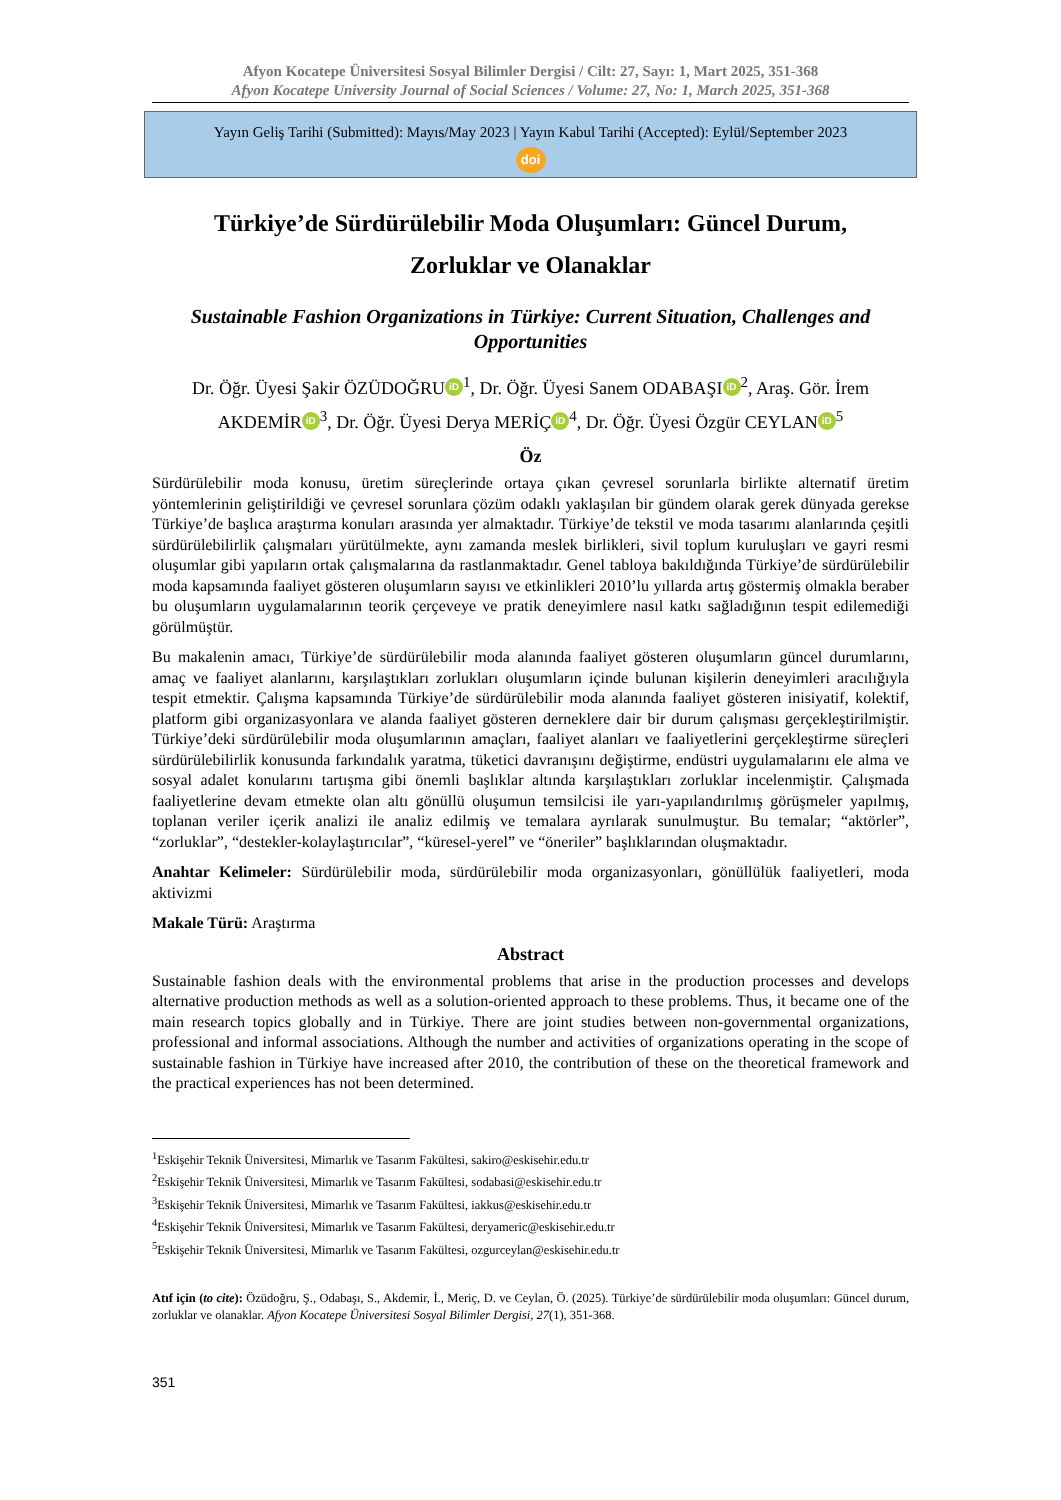Afyon Kocatepe Üniversitesi Sosyal Bilimler Dergisi / Cilt: 27, Sayı: 1, Mart 2025, 351-368
Afyon Kocatepe University Journal of Social Sciences / Volume: 27, No: 1, March 2025, 351-368
Yayın Geliş Tarihi (Submitted): Mayıs/May 2023 | Yayın Kabul Tarihi (Accepted): Eylül/September 2023
doi
Türkiye’de Sürdürülebilir Moda Oluşumları: Güncel Durum,
Zorluklar ve Olanaklar
Sustainable Fashion Organizations in Türkiye: Current Situation, Challenges and Opportunities
Dr. Öğr. Üyesi Şakir ÖZÜDOĞRU iD<sup>1</sup>, Dr. Öğr. Üyesi Sanem ODABAŞI iD<sup>2</sup>, Araş. Gör. İrem AKDEMİR iD<sup>3</sup>, Dr. Öğr. Üyesi Derya MERİÇ iD<sup>4</sup>, Dr. Öğr. Üyesi Özgür CEYLAN iD<sup>5</sup>
Öz
Sürdürülebilir moda konusu, üretim süreçlerinde ortaya çıkan çevresel sorunlarla birlikte alternatif üretim yöntemlerinin geliştirildiği ve çevresel sorunlara çözüm odaklı yaklaşılan bir gündem olarak gerek dünyada gerekse Türkiye’de başlıca araştırma konuları arasında yer almaktadır. Türkiye’de tekstil ve moda tasarımı alanlarında çeşitli sürdürülebilirlik çalışmaları yürütülmekte, aynı zamanda meslek birlikleri, sivil toplum kuruluşları ve gayri resmi oluşumlar gibi yapıların ortak çalışmalarına da rastlanmaktadır. Genel tabloya bakıldığında Türkiye’de sürdürülebilir moda kapsamında faaliyet gösteren oluşumların sayısı ve etkinlikleri 2010’lu yıllarda artış göstermiş olmakla beraber bu oluşumların uygulamalarının teorik çerçeveye ve pratik deneyimlere nasıl katkı sağladığının tespit edilemediği görülmüştür.
Bu makalenin amacı, Türkiye’de sürdürülebilir moda alanında faaliyet gösteren oluşumların güncel durumlarını, amaç ve faaliyet alanlarını, karşılaştıkları zorlukları oluşumların içinde bulunan kişilerin deneyimleri aracılığıyla tespit etmektir. Çalışma kapsamında Türkiye’de sürdürülebilir moda alanında faaliyet gösteren inisiyatif, kolektif, platform gibi organizasyonlara ve alanda faaliyet gösteren derneklere dair bir durum çalışması gerçekleştirilmiştir. Türkiye’deki sürdürülebilir moda oluşumlarının amaçları, faaliyet alanları ve faaliyetlerini gerçekleştirme süreçleri sürdürülebilirlik konusunda farkındalık yaratma, tüketici davranışını değiştirme, endüstri uygulamalarını ele alma ve sosyal adalet konularını tartışma gibi önemli başlıklar altında karşılaştıkları zorluklar incelenmiştir. Çalışmada faaliyetlerine devam etmekte olan altı gönüllü oluşumun temsilcisi ile yarı-yapılandırılmış görüşmeler yapılmış, toplanan veriler içerik analizi ile analiz edilmiş ve temalara ayrılarak sunulmuştur. Bu temalar; “aktörler”, “zorluklar”, “destekler-kolaylaştırıcılar”, “küresel-yerel” ve “öneriler” başlıklarından oluşmaktadır.
Anahtar Kelimeler: Sürdürülebilir moda, sürdürülebilir moda organizasyonları, gönüllülük faaliyetleri, moda aktivizmi
Makale Türü: Araştırma
Abstract
Sustainable fashion deals with the environmental problems that arise in the production processes and develops alternative production methods as well as a solution-oriented approach to these problems. Thus, it became one of the main research topics globally and in Türkiye. There are joint studies between non-governmental organizations, professional and informal associations. Although the number and activities of organizations operating in the scope of sustainable fashion in Türkiye have increased after 2010, the contribution of these on the theoretical framework and the practical experiences has not been determined.
<sup>1</sup> Eskişehir Teknik Üniversitesi, Mimarlık ve Tasarım Fakültesi, sakiro@eskisehir.edu.tr
<sup>2</sup> Eskişehir Teknik Üniversitesi, Mimarlık ve Tasarım Fakültesi, sodabasi@eskisehir.edu.tr
<sup>3</sup> Eskişehir Teknik Üniversitesi, Mimarlık ve Tasarım Fakültesi, iakkus@eskisehir.edu.tr
<sup>4</sup> Eskişehir Teknik Üniversitesi, Mimarlık ve Tasarım Fakültesi, deryameric@eskisehir.edu.tr
<sup>5</sup> Eskişehir Teknik Üniversitesi, Mimarlık ve Tasarım Fakültesi, ozgurceylan@eskisehir.edu.tr
Atıf için (to cite): Özüdoğru, Ş., Odabaşı, S., Akdemir, İ., Meriç, D. ve Ceylan, Ö. (2025). Türkiye’de sürdürülebilir moda oluşumları: Güncel durum, zorluklar ve olanaklar. Afyon Kocatepe Üniversitesi Sosyal Bilimler Dergisi, 27(1), 351-368.
351